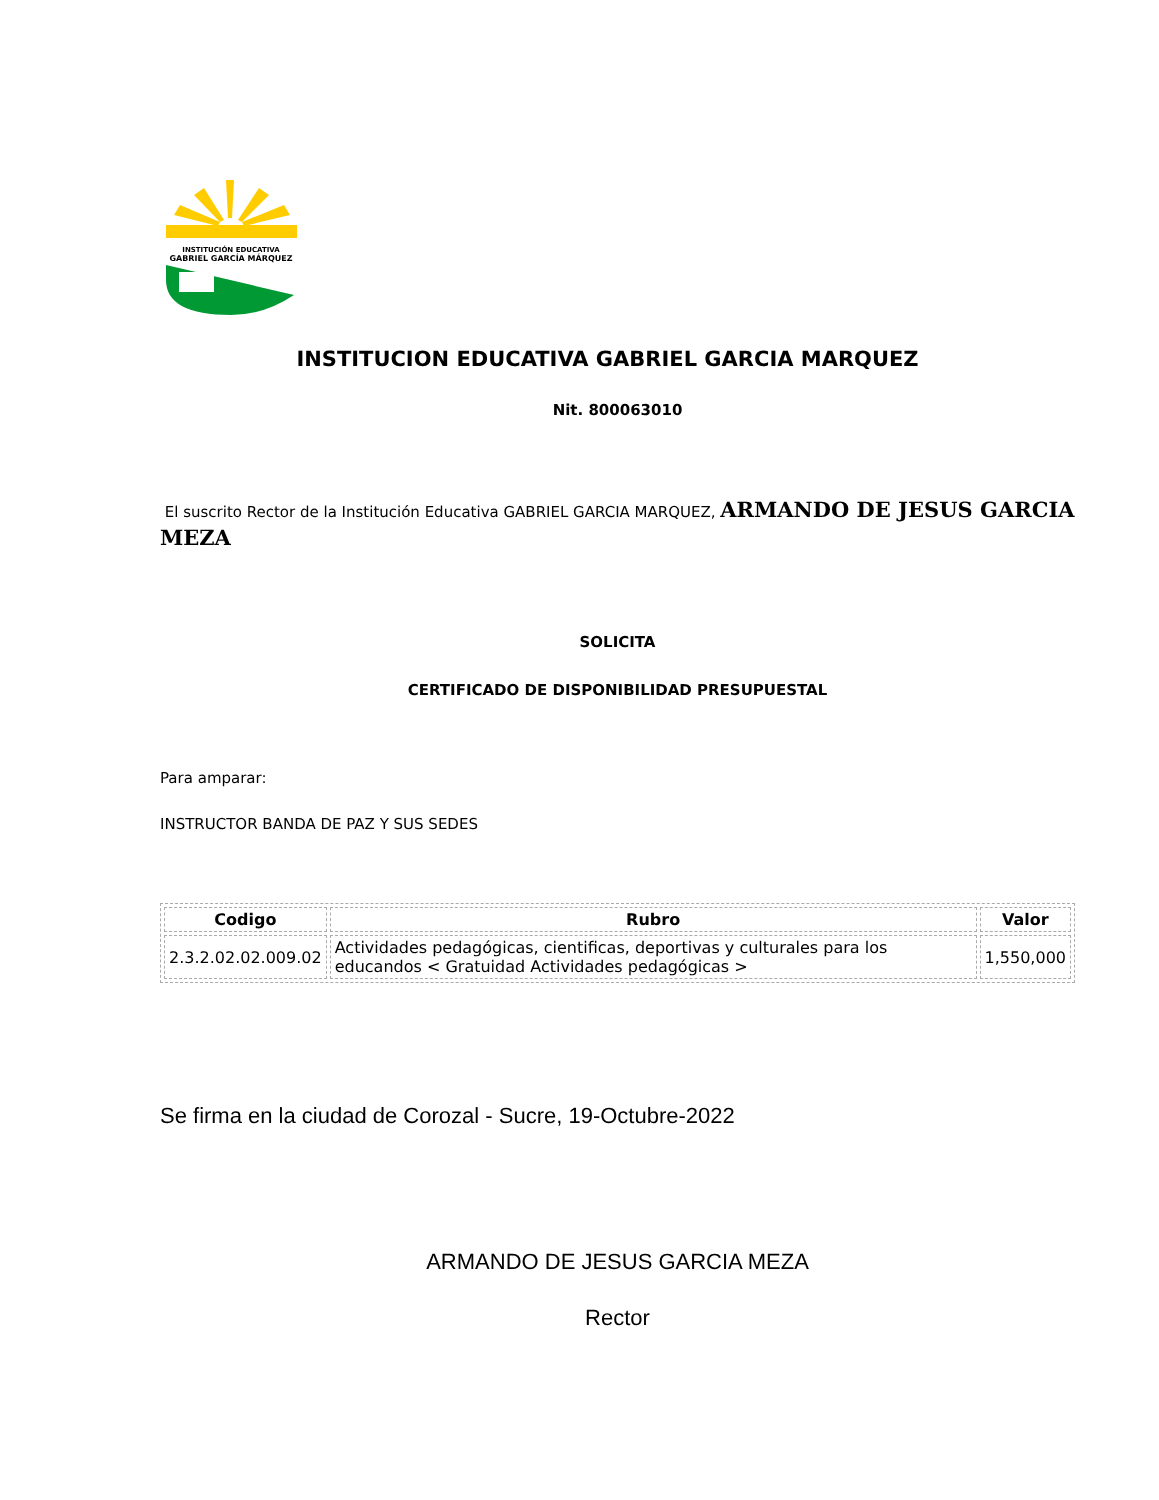INSTITUCIÓN EDUCATIVA
GABRIEL GARCÍA MÁRQUEZ
INSTITUCION EDUCATIVA GABRIEL GARCIA MARQUEZ
Nit. 800063010
El suscrito Rector de la Institución Educativa GABRIEL GARCIA MARQUEZ, ARMANDO DE JESUS GARCIA MEZA
SOLICITA
CERTIFICADO DE DISPONIBILIDAD PRESUPUESTAL
Para amparar:
INSTRUCTOR BANDA DE PAZ Y SUS SEDES
| Codigo | Rubro | Valor |
| --- | --- | --- |
| 2.3.2.02.02.009.02 | Actividades pedagógicas, cientificas, deportivas y culturales para los educandos < Gratuidad Actividades pedagógicas > | 1,550,000 |
Se firma en la ciudad de Corozal - Sucre, 19-Octubre-2022
ARMANDO DE JESUS GARCIA MEZA
Rector